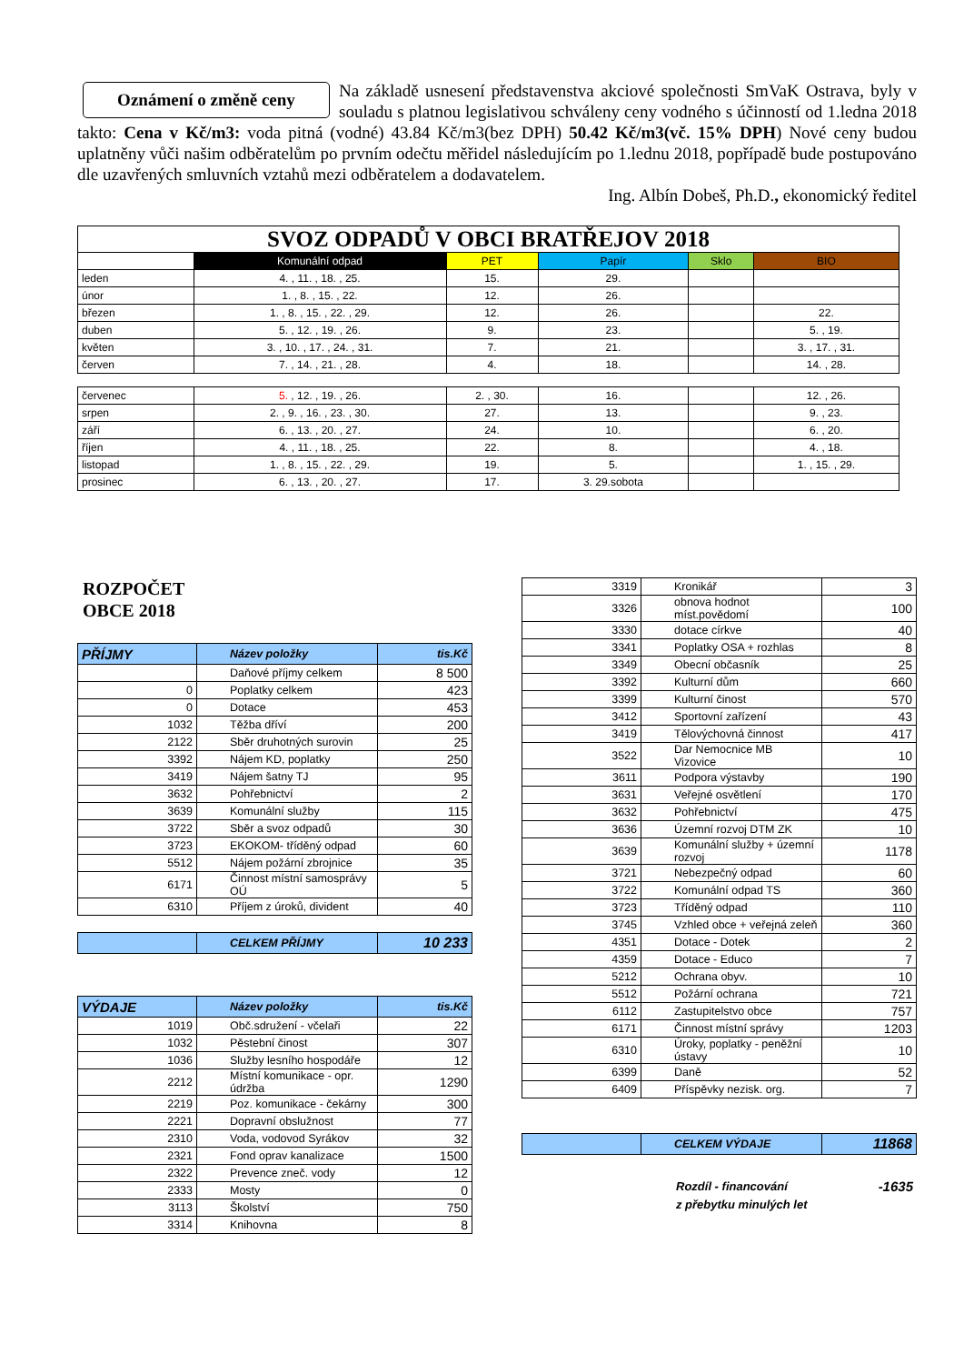Oznámení o změně ceny
Na základě usnesení představenstva akciové společnosti SmVaK Ostrava, byly v souladu s platnou legislativou schváleny ceny vodného s účinností od 1.ledna 2018 takto: Cena v Kč/m3: voda pitná (vodné) 43.84 Kč/m3(bez DPH) 50.42 Kč/m3(vč. 15% DPH) Nové ceny budou uplatněny vůči našim odběratelům po prvním odečtu měřidel následujícím po 1.lednu 2018, popřípadě bude postupováno dle uzavřených smluvních vztahů mezi odběratelem a dodavatelem.
Ing. Albín Dobeš, Ph.D., ekonomický ředitel
| SVOZ ODPADŮ V OBCI BRATŘEJOV 2018 | | | | | |
| | Komunální odpad | PET | Papír | Sklo | BIO |
| leden | 4. , 11. , 18. , 25. | 15. | 29. | | |
| únor | 1. , 8. , 15. , 22. | 12. | 26. | | |
| březen | 1. , 8. , 15. , 22. , 29. | 12. | 26. | | 22. |
| duben | 5. , 12. , 19. , 26. | 9. | 23. | | 5. , 19. |
| květen | 3. , 10. , 17. , 24. , 31. | 7. | 21. | | 3. , 17. , 31. |
| červen | 7. , 14. , 21. , 28. | 4. | 18. | | 14. , 28. |
| červenec | 5. , 12. , 19. , 26. | 2. , 30. | 16. | | 12. , 26. |
| srpen | 2. , 9. , 16. , 23. , 30. | 27. | 13. | | 9. , 23. |
| září | 6. , 13. , 20. , 27. | 24. | 10. | | 6. , 20. |
| říjen | 4. , 11. , 18. , 25. | 22. | 8. | | 4. , 18. |
| listopad | 1. , 8. , 15. , 22. , 29. | 19. | 5. | | 1. , 15. , 29. |
| prosinec | 6. , 13. , 20. , 27. | 17. | 3. 29.sobota | | |
ROZPOČET
OBCE 2018
| PŘÍJMY | Název položky | tis.Kč |
| --- | --- | --- |
| | Daňové příjmy celkem | 8 500 |
| 0 | Poplatky celkem | 423 |
| 0 | Dotace | 453 |
| 1032 | Těžba dříví | 200 |
| 2122 | Sběr druhotných surovin | 25 |
| 3392 | Nájem KD, poplatky | 250 |
| 3419 | Nájem šatny TJ | 95 |
| 3632 | Pohřebnictví | 2 |
| 3639 | Komunální služby | 115 |
| 3722 | Sběr a svoz odpadů | 30 |
| 3723 | EKOKOM- tříděný odpad | 60 |
| 5512 | Nájem požární zbrojnice | 35 |
| 6171 | Činnost místní samosprávy OÚ | 5 |
| 6310 | Příjem z úroků, divident | 40 |
| | CELKEM PŘÍJMY | 10 233 |
| VÝDAJE | Název položky | tis.Kč |
| --- | --- | --- |
| 1019 | Obč.sdružení - včelaři | 22 |
| 1032 | Pěstební činost | 307 |
| 1036 | Služby lesního hospodáře | 12 |
| 2212 | Místní komunikace - opr. údržba | 1290 |
| 2219 | Poz. komunikace - čekárny | 300 |
| 2221 | Dopravní obslužnost | 77 |
| 2310 | Voda, vodovod Syrákov | 32 |
| 2321 | Fond oprav kanalizace | 1500 |
| 2322 | Prevence zneč. vody | 12 |
| 2333 | Mosty | 0 |
| 3113 | Školství | 750 |
| 3314 | Knihovna | 8 |
| 3319 | Kronikář | 3 |
| 3326 | obnova hodnot míst.povědomí | 100 |
| 3330 | dotace církve | 40 |
| 3341 | Poplatky OSA + rozhlas | 8 |
| 3349 | Obecní občasník | 25 |
| 3392 | Kulturní dům | 660 |
| 3399 | Kulturní činost | 570 |
| 3412 | Sportovní zařízení | 43 |
| 3419 | Tělovýchovná činnost | 417 |
| 3522 | Dar Nemocnice MB Vizovice | 10 |
| 3611 | Podpora výstavby | 190 |
| 3631 | Veřejné osvětlení | 170 |
| 3632 | Pohřebnictví | 475 |
| 3636 | Územní rozvoj DTM ZK | 10 |
| 3639 | Komunální služby + územní rozvoj | 1178 |
| 3721 | Nebezpečný odpad | 60 |
| 3722 | Komunální odpad TS | 360 |
| 3723 | Tříděný odpad | 110 |
| 3745 | Vzhled obce + veřejná zeleň | 360 |
| 4351 | Dotace - Dotek | 2 |
| 4359 | Dotace - Educo | 7 |
| 5212 | Ochrana obyv. | 10 |
| 5512 | Požární ochrana | 721 |
| 6112 | Zastupitelstvo obce | 757 |
| 6171 | Činnost místní správy | 1203 |
| 6310 | Úroky, poplatky - peněžní ústavy | 10 |
| 6399 | Daně | 52 |
| 6409 | Příspěvky nezisk. org. | 7 |
| | CELKEM VÝDAJE | 11868 |
Rozdíl - financování
z přebytku minulých let
-1635